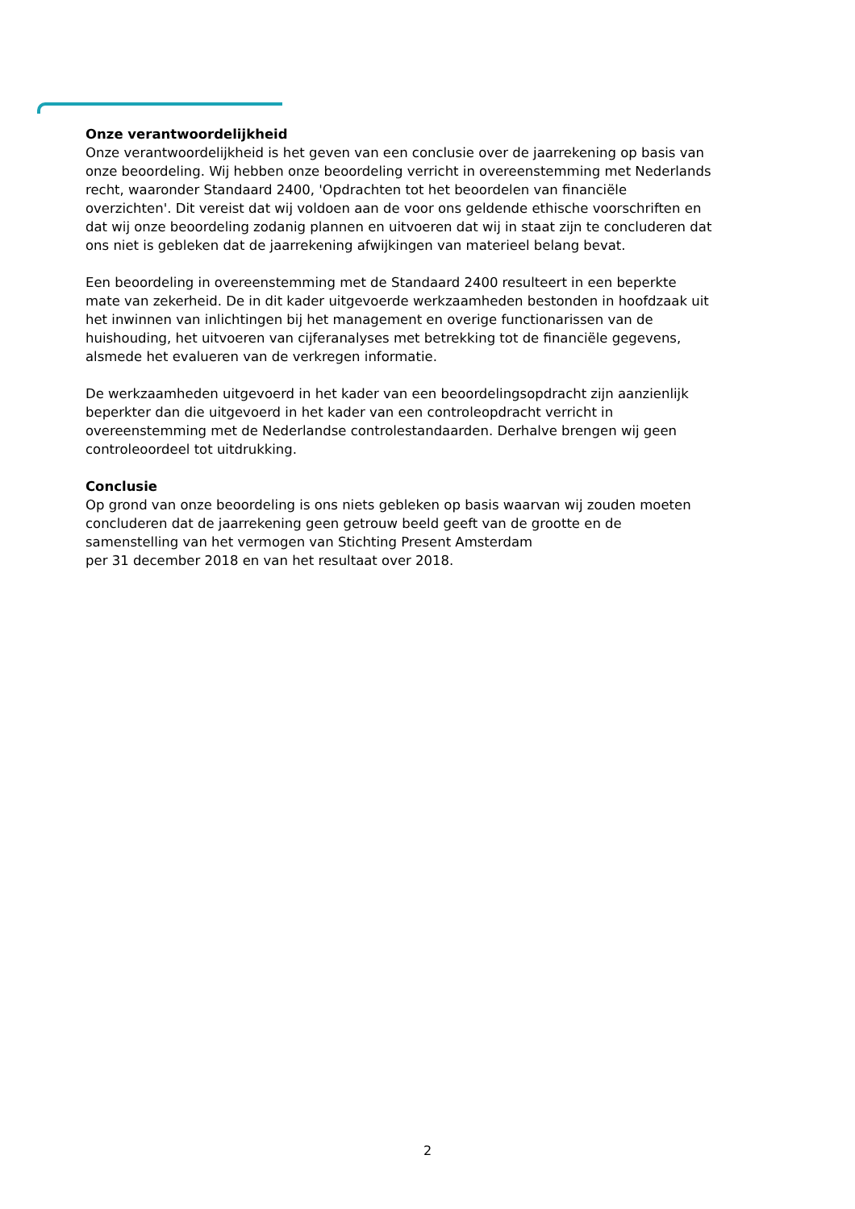Onze verantwoordelijkheid
Onze verantwoordelijkheid is het geven van een conclusie over de jaarrekening op basis van onze beoordeling. Wij hebben onze beoordeling verricht in overeenstemming met Nederlands recht, waaronder Standaard 2400, 'Opdrachten tot het beoordelen van financiële overzichten'. Dit vereist dat wij voldoen aan de voor ons geldende ethische voorschriften en dat wij onze beoordeling zodanig plannen en uitvoeren dat wij in staat zijn te concluderen dat ons niet is gebleken dat de jaarrekening afwijkingen van materieel belang bevat.
Een beoordeling in overeenstemming met de Standaard 2400 resulteert in een beperkte mate van zekerheid. De in dit kader uitgevoerde werkzaamheden bestonden in hoofdzaak uit het inwinnen van inlichtingen bij het management en overige functionarissen van de huishouding, het uitvoeren van cijferanalyses met betrekking tot de financiële gegevens, alsmede het evalueren van de verkregen informatie.
De werkzaamheden uitgevoerd in het kader van een beoordelingsopdracht zijn aanzienlijk beperkter dan die uitgevoerd in het kader van een controleopdracht verricht in overeenstemming met de Nederlandse controlestandaarden. Derhalve brengen wij geen controleoordeel tot uitdrukking.
Conclusie
Op grond van onze beoordeling is ons niets gebleken op basis waarvan wij zouden moeten concluderen dat de jaarrekening geen getrouw beeld geeft van de grootte en de samenstelling van het vermogen van Stichting Present Amsterdam
per 31 december 2018 en van het resultaat over 2018.
2